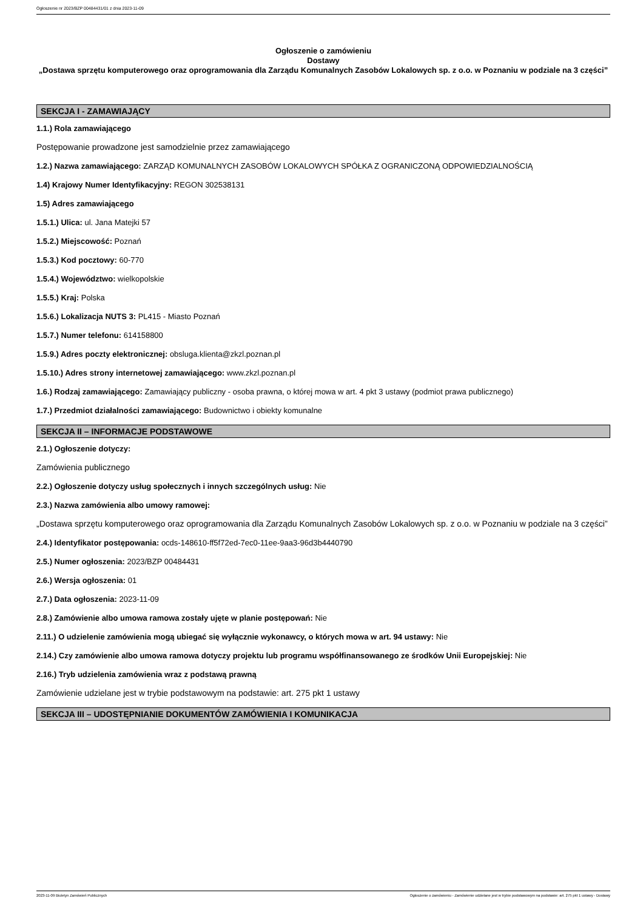Ogłoszenie nr 2023/BZP 00484431/01 z dnia 2023-11-09
Ogłoszenie o zamówieniu
Dostawy
„Dostawa sprzętu komputerowego oraz oprogramowania dla Zarządu Komunalnych Zasobów Lokalowych sp. z o.o. w Poznaniu w podziale na 3 części”
SEKCJA I - ZAMAWIAJĄCY
1.1.) Rola zamawiającego
Postępowanie prowadzone jest samodzielnie przez zamawiającego
1.2.) Nazwa zamawiającego: ZARZĄD KOMUNALNYCH ZASOBÓW LOKALOWYCH SPÓŁKA Z OGRANICZONĄ ODPOWIEDZIALNOŚCIĄ
1.4) Krajowy Numer Identyfikacyjny: REGON 302538131
1.5) Adres zamawiającego
1.5.1.) Ulica: ul. Jana Matejki 57
1.5.2.) Miejscowość: Poznań
1.5.3.) Kod pocztowy: 60-770
1.5.4.) Województwo: wielkopolskie
1.5.5.) Kraj: Polska
1.5.6.) Lokalizacja NUTS 3: PL415 - Miasto Poznań
1.5.7.) Numer telefonu: 614158800
1.5.9.) Adres poczty elektronicznej: obsluga.klienta@zkzl.poznan.pl
1.5.10.) Adres strony internetowej zamawiającego: www.zkzl.poznan.pl
1.6.) Rodzaj zamawiającego: Zamawiający publiczny - osoba prawna, o której mowa w art. 4 pkt 3 ustawy (podmiot prawa publicznego)
1.7.) Przedmiot działalności zamawiającego: Budownictwo i obiekty komunalne
SEKCJA II – INFORMACJE PODSTAWOWE
2.1.) Ogłoszenie dotyczy:
Zamówienia publicznego
2.2.) Ogłoszenie dotyczy usług społecznych i innych szczególnych usług: Nie
2.3.) Nazwa zamówienia albo umowy ramowej:
„Dostawa sprzętu komputerowego oraz oprogramowania dla Zarządu Komunalnych Zasobów Lokalowych sp. z o.o. w Poznaniu w podziale na 3 części”
2.4.) Identyfikator postępowania: ocds-148610-ff5f72ed-7ec0-11ee-9aa3-96d3b4440790
2.5.) Numer ogłoszenia: 2023/BZP 00484431
2.6.) Wersja ogłoszenia: 01
2.7.) Data ogłoszenia: 2023-11-09
2.8.) Zamówienie albo umowa ramowa zostały ujęte w planie postępowań: Nie
2.11.) O udzielenie zamówienia mogą ubiegać się wyłącznie wykonawcy, o których mowa w art. 94 ustawy: Nie
2.14.) Czy zamówienie albo umowa ramowa dotyczy projektu lub programu współfinansowanego ze środków Unii Europejskiej: Nie
2.16.) Tryb udzielenia zamówienia wraz z podstawą prawną
Zamówienie udzielane jest w trybie podstawowym na podstawie: art. 275 pkt 1 ustawy
SEKCJA III – UDOSTĘPNIANIE DOKUMENTÓW ZAMÓWIENIA I KOMUNIKACJA
2023-11-09 Biuletyn Zamówień Publicznych Ogłoszenie o zamówieniu - Zamówienie udzielane jest w trybie podstawowym na podstawie: art. 275 pkt 1 ustawy - Dostawy